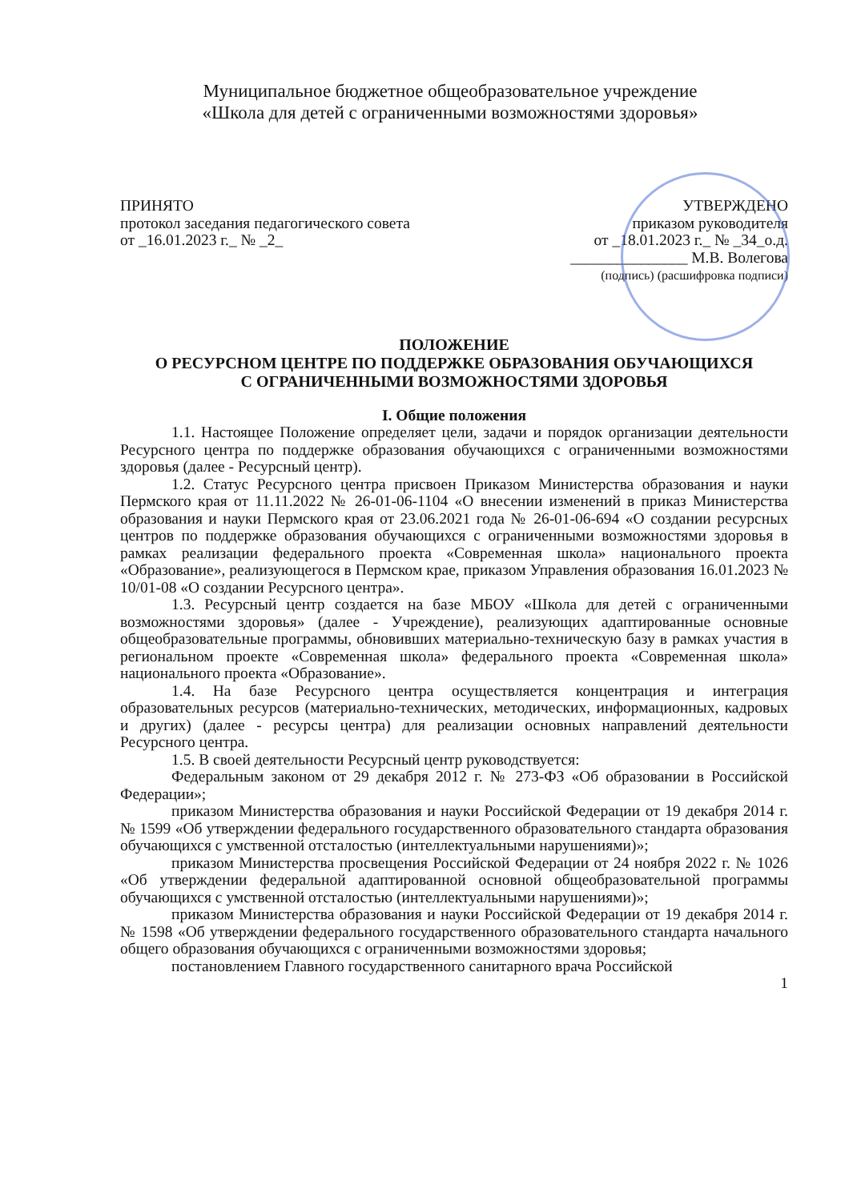Муниципальное бюджетное общеобразовательное учреждение
«Школа для детей с ограниченными возможностями здоровья»
ПРИНЯТО
протокол заседания педагогического совета
от _16.01.2023 г._ № _2_
УТВЕРЖДЕНО
приказом руководителя
от _18.01.2023 г._ № _34_о.д.
_______________ М.В. Волегова
(подпись) (расшифровка подписи)
ПОЛОЖЕНИЕ
О РЕСУРСНОМ ЦЕНТРЕ ПО ПОДДЕРЖКЕ ОБРАЗОВАНИЯ ОБУЧАЮЩИХСЯ
С ОГРАНИЧЕННЫМИ ВОЗМОЖНОСТЯМИ ЗДОРОВЬЯ
I. Общие положения
1.1. Настоящее Положение определяет цели, задачи и порядок организации деятельности Ресурсного центра по поддержке образования обучающихся с ограниченными возможностями здоровья (далее - Ресурсный центр).
1.2. Статус Ресурсного центра присвоен Приказом Министерства образования и науки Пермского края от 11.11.2022 № 26-01-06-1104 «О внесении изменений в приказ Министерства образования и науки Пермского края от 23.06.2021 года № 26-01-06-694 «О создании ресурсных центров по поддержке образования обучающихся с ограниченными возможностями здоровья в рамках реализации федерального проекта «Современная школа» национального проекта «Образование», реализующегося в Пермском крае, приказом Управления образования 16.01.2023 № 10/01-08 «О создании Ресурсного центра».
1.3. Ресурсный центр создается на базе МБОУ «Школа для детей с ограниченными возможностями здоровья» (далее - Учреждение), реализующих адаптированные основные общеобразовательные программы, обновивших материально-техническую базу в рамках участия в региональном проекте «Современная школа» федерального проекта «Современная школа» национального проекта «Образование».
1.4. На базе Ресурсного центра осуществляется концентрация и интеграция образовательных ресурсов (материально-технических, методических, информационных, кадровых и других) (далее - ресурсы центра) для реализации основных направлений деятельности Ресурсного центра.
1.5. В своей деятельности Ресурсный центр руководствуется:
Федеральным законом от 29 декабря 2012 г. № 273-ФЗ «Об образовании в Российской Федерации»;
приказом Министерства образования и науки Российской Федерации от 19 декабря 2014 г. № 1599 «Об утверждении федерального государственного образовательного стандарта образования обучающихся с умственной отсталостью (интеллектуальными нарушениями)»;
приказом Министерства просвещения Российской Федерации от 24 ноября 2022 г. № 1026 «Об утверждении федеральной адаптированной основной общеобразовательной программы обучающихся с умственной отсталостью (интеллектуальными нарушениями)»;
приказом Министерства образования и науки Российской Федерации от 19 декабря 2014 г. № 1598 «Об утверждении федерального государственного образовательного стандарта начального общего образования обучающихся с ограниченными возможностями здоровья;
постановлением Главного государственного санитарного врача Российской
1